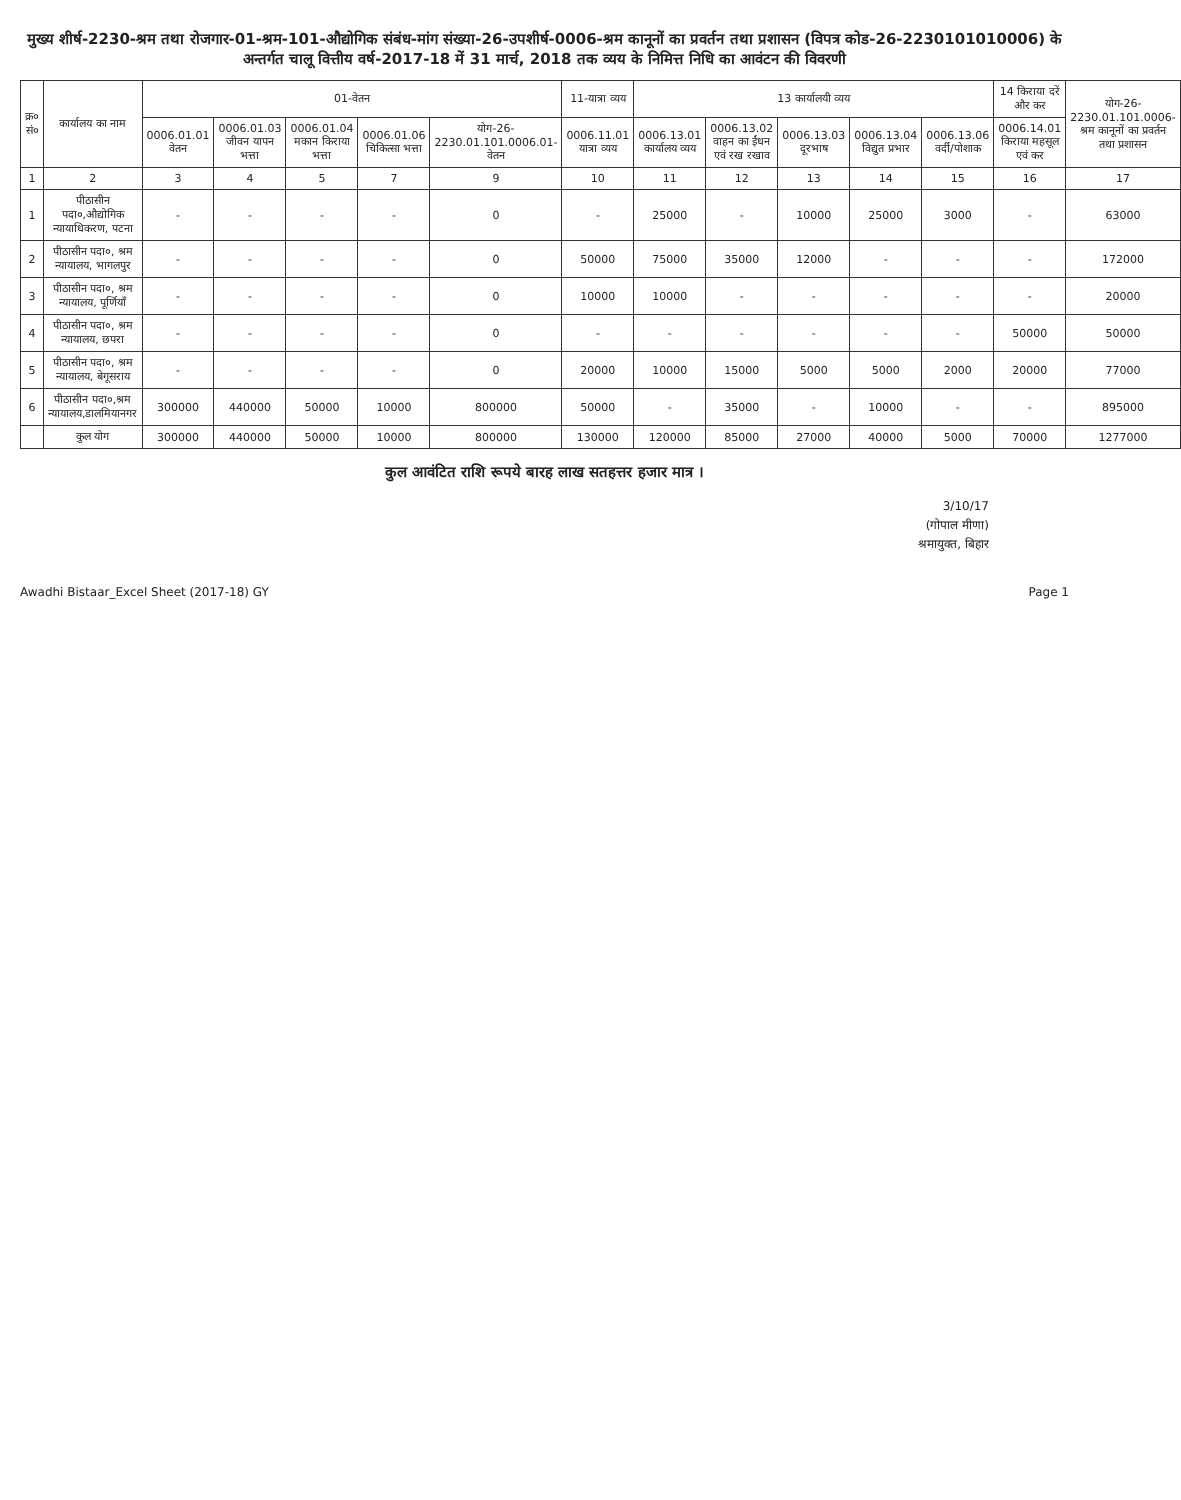मुख्य शीर्ष-2230-श्रम तथा रोजगार-01-श्रम-101-औद्योगिक संबंध-मांग संख्या-26-उपशीर्ष-0006-श्रम कानूनों का प्रवर्तन तथा प्रशासन (विपत्र कोड-26-2230101010006) के अन्तर्गत चालू वित्तीय वर्ष-2017-18 में 31 मार्च, 2018 तक व्यय के निमित्त निधि का आवंटन की विवरणी
| क्र० सं० | कार्यालय का नाम | 01-वेतन | | | | | 11-यात्रा व्यय | 13 कार्यालयी व्यय | | | | | 14 किराया दरें और कर | योग-26-2230.01.101.0006-श्रम कानूनों का प्रवर्तन तथा प्रशासन |
| --- | --- | --- | --- | --- | --- | --- | --- | --- | --- | --- | --- | --- | --- | --- |
| | | 0006.01.01 वेतन | 0006.01.03 जीवन यापन भत्ता | 0006.01.04 मकान किराया भत्ता | 0006.01.06 चिकित्सा भत्ता | योग-26-2230.01.101.0006.01-वेतन | 0006.11.01 यात्रा व्यय | 0006.13.01 कार्यालय व्यय | 0006.13.02 वाहन का ईंधन एवं रख रखाव | 0006.13.03 दूरभाष | 0006.13.04 विद्युत प्रभार | 0006.13.06 वर्दी/पोशाक | 0006.14.01 किराया महसूल एवं कर | |
| 1 | 2 | 3 | 4 | 5 | 7 | 9 | 10 | 11 | 12 | 13 | 14 | 15 | 16 | 17 |
| 1 | पीठासीन पदा०,औद्योगिक न्यायाधिकरण, पटना | - | - | - | - | 0 | - | 25000 | - | 10000 | 25000 | 3000 | - | 63000 |
| 2 | पीठासीन पदा०, श्रम न्यायालय, भागलपुर | - | - | - | - | 0 | 50000 | 75000 | 35000 | 12000 | - | - | - | 172000 |
| 3 | पीठासीन पदा०, श्रम न्यायालय, पूर्णियाँ | - | - | - | - | 0 | 10000 | 10000 | - | - | - | - | - | 20000 |
| 4 | पीठासीन पदा०, श्रम न्यायालय, छपरा | - | - | - | - | 0 | - | - | - | - | - | - | 50000 | 50000 |
| 5 | पीठासीन पदा०, श्रम न्यायालय, बेगूसराय | - | - | - | - | 0 | 20000 | 10000 | 15000 | 5000 | 5000 | 2000 | 20000 | 77000 |
| 6 | पीठासीन पदा०,श्रम न्यायालय,डालमियानगर | 300000 | 440000 | 50000 | 10000 | 800000 | 50000 | - | 35000 | - | 10000 | - | - | 895000 |
| | कुल योग | 300000 | 440000 | 50000 | 10000 | 800000 | 130000 | 120000 | 85000 | 27000 | 40000 | 5000 | 70000 | 1277000 |
कुल आवंटित राशि रूपये बारह लाख सतहत्तर हजार मात्र ।
3/10/17
(गोपाल मीणा)
श्रमायुक्त, बिहार
Awadhi Bistaar_Excel Sheet (2017-18) GY Page 1